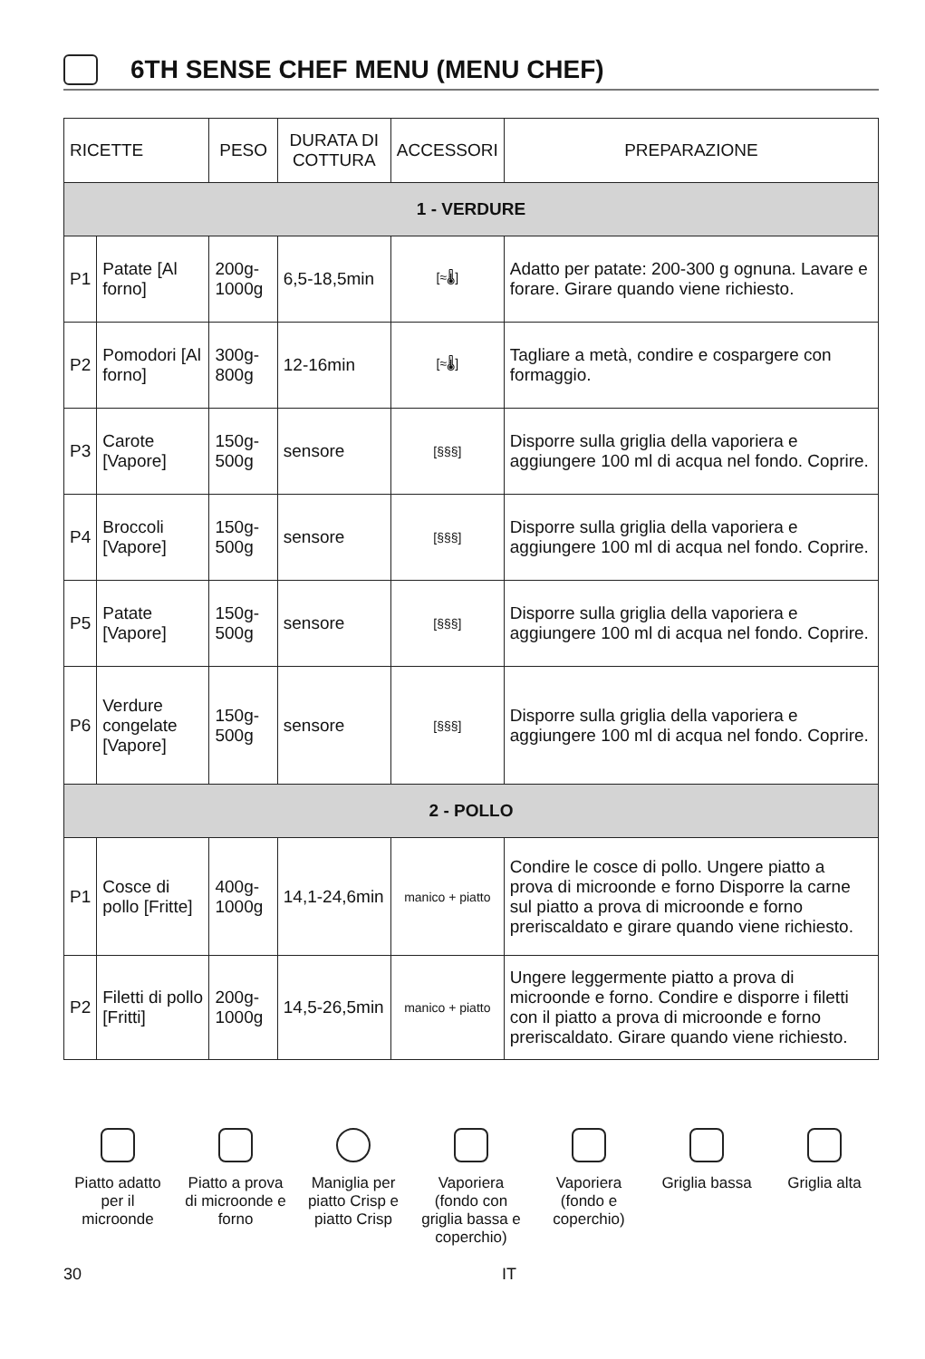6TH SENSE CHEF MENU (MENU CHEF)
| RICETTE | | PESO | DURATA DI COTTURA | ACCESSORI | PREPARAZIONE |
| --- | --- | --- | --- | --- | --- |
| 1 - VERDURE | | | | | |
| P1 | Patate [Al forno] | 200g-1000g | 6,5-18,5min | [≈🌡] | Adatto per patate: 200-300 g ognuna. Lavare e forare. Girare quando viene richiesto. |
| P2 | Pomodori [Al forno] | 300g-800g | 12-16min | [≈🌡] | Tagliare a metà, condire e cospargere con formaggio. |
| P3 | Carote [Vapore] | 150g-500g | sensore | [§§§] | Disporre sulla griglia della vaporiera e aggiungere 100 ml di acqua nel fondo. Coprire. |
| P4 | Broccoli [Vapore] | 150g-500g | sensore | [§§§] | Disporre sulla griglia della vaporiera e aggiungere 100 ml di acqua nel fondo. Coprire. |
| P5 | Patate [Vapore] | 150g-500g | sensore | [§§§] | Disporre sulla griglia della vaporiera e aggiungere 100 ml di acqua nel fondo. Coprire. |
| P6 | Verdure congelate [Vapore] | 150g-500g | sensore | [§§§] | Disporre sulla griglia della vaporiera e aggiungere 100 ml di acqua nel fondo. Coprire. |
| 2 - POLLO | | | | | |
| P1 | Cosce di pollo [Fritte] | 400g-1000g | 14,1-24,6min | manico + piatto | Condire le cosce di pollo. Ungere piatto a prova di microonde e forno Disporre la carne sul piatto a prova di microonde e forno preriscaldato e girare quando viene richiesto. |
| P2 | Filetti di pollo [Fritti] | 200g-1000g | 14,5-26,5min | manico + piatto | Ungere leggermente piatto a prova di microonde e forno. Condire e disporre i filetti con il piatto a prova di microonde e forno preriscaldato. Girare quando viene richiesto. |
Piatto adatto per il microonde
Piatto a prova di microonde e forno
Maniglia per piatto Crisp e piatto Crisp
Vaporiera (fondo con griglia bassa e coperchio)
Vaporiera (fondo e coperchio)
Griglia bassa
Griglia alta
30 IT